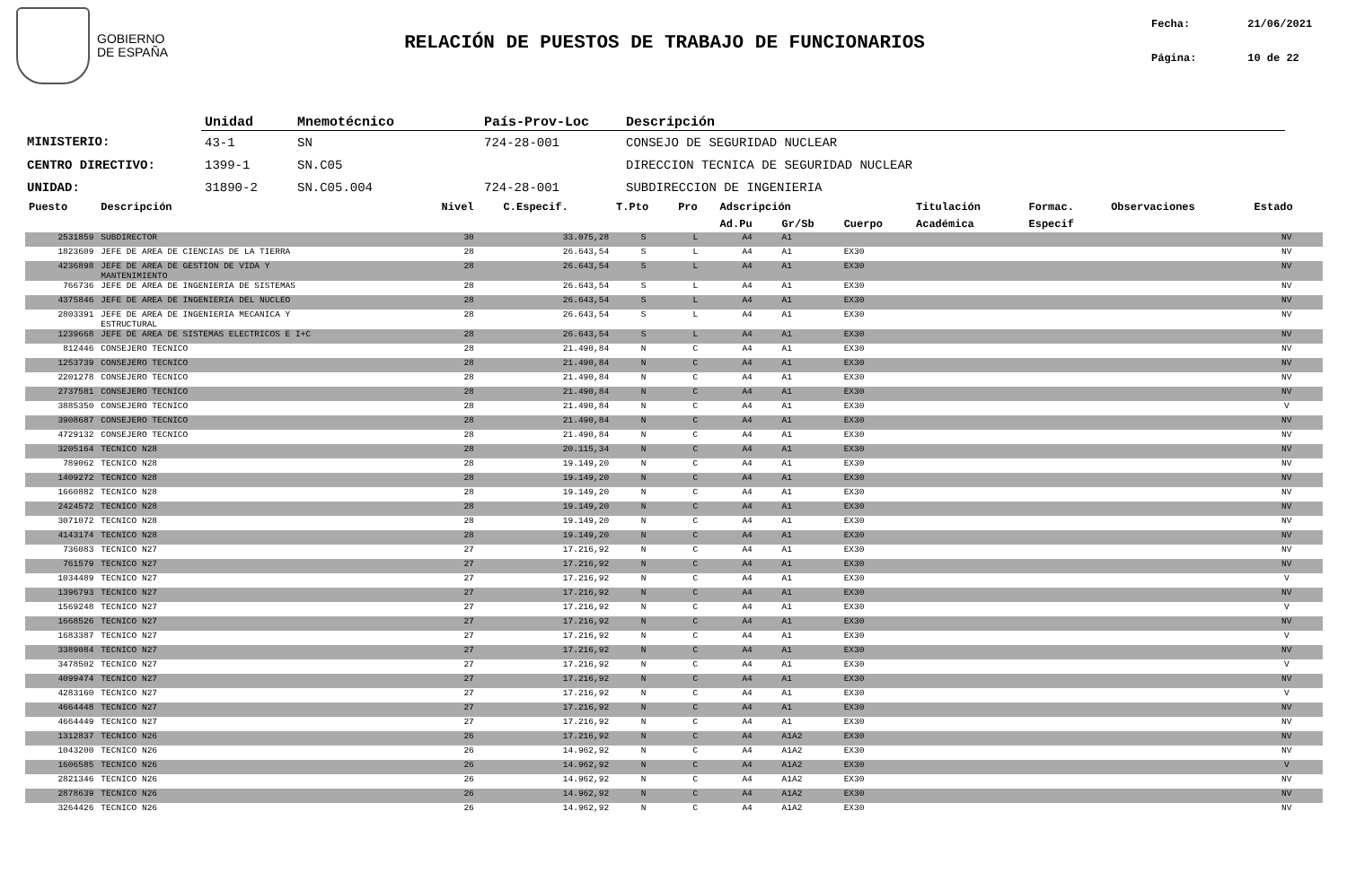GOBIERNO
DE ESPAÑA
RELACIÓN DE PUESTOS DE TRABAJO DE FUNCIONARIOS
Fecha: 21/06/2021
Página: 10 de 22
| | Unidad | Mnemotécnico | País-Prov-Loc | Descripción |
| --- | --- | --- | --- | --- |
| MINISTERIO: | 43-1 | SN | 724-28-001 | CONSEJO DE SEGURIDAD NUCLEAR |
| CENTRO DIRECTIVO: | 1399-1 | SN.C05 | | DIRECCION TECNICA DE SEGURIDAD NUCLEAR |
| UNIDAD: | 31890-2 | SN.C05.004 | 724-28-001 | SUBDIRECCION DE INGENIERIA |
| Puesto | Descripción | Nivel | C.Especif. | T.Pto | Pro | Adscripción | | | Titulación | Formac. | Observaciones | Estado |
| --- | --- | --- | --- | --- | --- | --- | --- | --- | --- | --- | --- | --- |
| | | | | | | Ad.Pu | Gr/Sb | Cuerpo | Académica | Especif | | |
| 2531859 | SUBDIRECTOR | 30 | 33.075,28 | S | L | A4 | A1 | | | | | NV |
| 1823609 | JEFE DE AREA DE CIENCIAS DE LA TIERRA | 28 | 26.643,54 | S | L | A4 | A1 | EX30 | | | | NV |
| 4236898 | JEFE DE AREA DE GESTION DE VIDA Y MANTENIMIENTO | 28 | 26.643,54 | S | L | A4 | A1 | EX30 | | | | NV |
| 766736 | JEFE DE AREA DE INGENIERIA DE SISTEMAS | 28 | 26.643,54 | S | L | A4 | A1 | EX30 | | | | NV |
| 4375846 | JEFE DE AREA DE INGENIERIA DEL NUCLEO | 28 | 26.643,54 | S | L | A4 | A1 | EX30 | | | | NV |
| 2803391 | JEFE DE AREA DE INGENIERIA MECANICA Y ESTRUCTURAL | 28 | 26.643,54 | S | L | A4 | A1 | EX30 | | | | NV |
| 1239668 | JEFE DE AREA DE SISTEMAS ELECTRICOS E I+C | 28 | 26.643,54 | S | L | A4 | A1 | EX30 | | | | NV |
| 812446 | CONSEJERO TECNICO | 28 | 21.490,84 | N | C | A4 | A1 | EX30 | | | | NV |
| 1253739 | CONSEJERO TECNICO | 28 | 21.490,84 | N | C | A4 | A1 | EX30 | | | | NV |
| 2201278 | CONSEJERO TECNICO | 28 | 21.490,84 | N | C | A4 | A1 | EX30 | | | | NV |
| 2737581 | CONSEJERO TECNICO | 28 | 21.490,84 | N | C | A4 | A1 | EX30 | | | | NV |
| 3885350 | CONSEJERO TECNICO | 28 | 21.490,84 | N | C | A4 | A1 | EX30 | | | | V |
| 3908687 | CONSEJERO TECNICO | 28 | 21.490,84 | N | C | A4 | A1 | EX30 | | | | NV |
| 4729132 | CONSEJERO TECNICO | 28 | 21.490,84 | N | C | A4 | A1 | EX30 | | | | NV |
| 3205164 | TECNICO N28 | 28 | 20.115,34 | N | C | A4 | A1 | EX30 | | | | NV |
| 789062 | TECNICO N28 | 28 | 19.149,20 | N | C | A4 | A1 | EX30 | | | | NV |
| 1409272 | TECNICO N28 | 28 | 19.149,20 | N | C | A4 | A1 | EX30 | | | | NV |
| 1660882 | TECNICO N28 | 28 | 19.149,20 | N | C | A4 | A1 | EX30 | | | | NV |
| 2424572 | TECNICO N28 | 28 | 19.149,20 | N | C | A4 | A1 | EX30 | | | | NV |
| 3071072 | TECNICO N28 | 28 | 19.149,20 | N | C | A4 | A1 | EX30 | | | | NV |
| 4143174 | TECNICO N28 | 28 | 19.149,20 | N | C | A4 | A1 | EX30 | | | | NV |
| 736083 | TECNICO N27 | 27 | 17.216,92 | N | C | A4 | A1 | EX30 | | | | NV |
| 761579 | TECNICO N27 | 27 | 17.216,92 | N | C | A4 | A1 | EX30 | | | | NV |
| 1034489 | TECNICO N27 | 27 | 17.216,92 | N | C | A4 | A1 | EX30 | | | | V |
| 1396793 | TECNICO N27 | 27 | 17.216,92 | N | C | A4 | A1 | EX30 | | | | NV |
| 1569248 | TECNICO N27 | 27 | 17.216,92 | N | C | A4 | A1 | EX30 | | | | V |
| 1668526 | TECNICO N27 | 27 | 17.216,92 | N | C | A4 | A1 | EX30 | | | | NV |
| 1683387 | TECNICO N27 | 27 | 17.216,92 | N | C | A4 | A1 | EX30 | | | | V |
| 3389084 | TECNICO N27 | 27 | 17.216,92 | N | C | A4 | A1 | EX30 | | | | NV |
| 3478502 | TECNICO N27 | 27 | 17.216,92 | N | C | A4 | A1 | EX30 | | | | V |
| 4099474 | TECNICO N27 | 27 | 17.216,92 | N | C | A4 | A1 | EX30 | | | | NV |
| 4283160 | TECNICO N27 | 27 | 17.216,92 | N | C | A4 | A1 | EX30 | | | | V |
| 4664448 | TECNICO N27 | 27 | 17.216,92 | N | C | A4 | A1 | EX30 | | | | NV |
| 4664449 | TECNICO N27 | 27 | 17.216,92 | N | C | A4 | A1 | EX30 | | | | NV |
| 1312837 | TECNICO N26 | 26 | 17.216,92 | N | C | A4 | A1A2 | EX30 | | | | NV |
| 1043200 | TECNICO N26 | 26 | 14.962,92 | N | C | A4 | A1A2 | EX30 | | | | NV |
| 1606585 | TECNICO N26 | 26 | 14.962,92 | N | C | A4 | A1A2 | EX30 | | | | V |
| 2821346 | TECNICO N26 | 26 | 14.962,92 | N | C | A4 | A1A2 | EX30 | | | | NV |
| 2878639 | TECNICO N26 | 26 | 14.962,92 | N | C | A4 | A1A2 | EX30 | | | | NV |
| 3264426 | TECNICO N26 | 26 | 14.962,92 | N | C | A4 | A1A2 | EX30 | | | | NV |